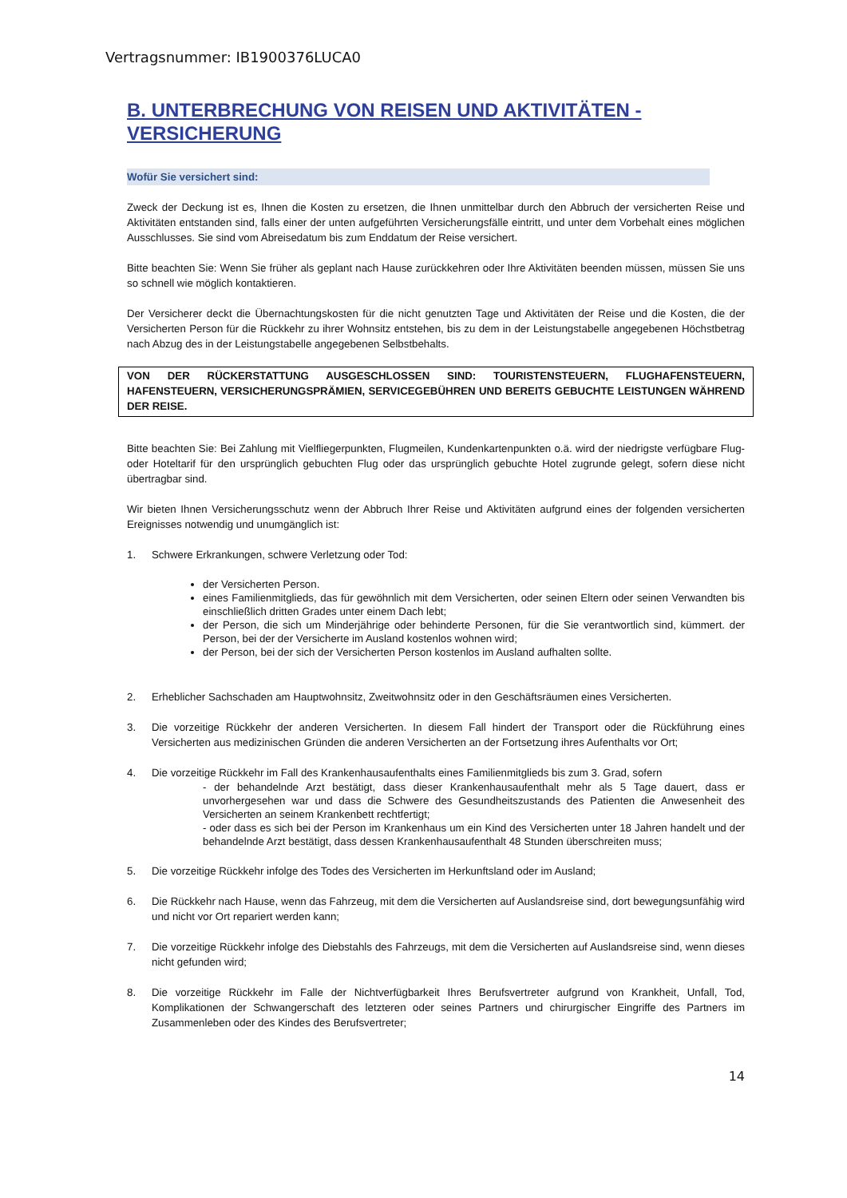Vertragsnummer: IB1900376LUCA0
B. UNTERBRECHUNG VON REISEN UND AKTIVITÄTEN - VERSICHERUNG
Wofür Sie versichert sind:
Zweck der Deckung ist es, Ihnen die Kosten zu ersetzen, die Ihnen unmittelbar durch den Abbruch der versicherten Reise und Aktivitäten entstanden sind, falls einer der unten aufgeführten Versicherungsfälle eintritt, und unter dem Vorbehalt eines möglichen Ausschlusses. Sie sind vom Abreisedatum bis zum Enddatum der Reise versichert.
Bitte beachten Sie: Wenn Sie früher als geplant nach Hause zurückkehren oder Ihre Aktivitäten beenden müssen, müssen Sie uns so schnell wie möglich kontaktieren.
Der Versicherer deckt die Übernachtungskosten für die nicht genutzten Tage und Aktivitäten der Reise und die Kosten, die der Versicherten Person für die Rückkehr zu ihrer Wohnsitz entstehen, bis zu dem in der Leistungstabelle angegebenen Höchstbetrag nach Abzug des in der Leistungstabelle angegebenen Selbstbehalts.
VON DER RÜCKERSTATTUNG AUSGESCHLOSSEN SIND: TOURISTENSTEUERN, FLUGHAFENSTEUERN, HAFENSTEUERN, VERSICHERUNGSPRÄMIEN, SERVICEGEBÜHREN UND BEREITS GEBUCHTE LEISTUNGEN WÄHREND DER REISE.
Bitte beachten Sie: Bei Zahlung mit Vielfliegerpunkten, Flugmeilen, Kundenkartenpunkten o.ä. wird der niedrigste verfügbare Flug- oder Hoteltarif für den ursprünglich gebuchten Flug oder das ursprünglich gebuchte Hotel zugrunde gelegt, sofern diese nicht übertragbar sind.
Wir bieten Ihnen Versicherungsschutz wenn der Abbruch Ihrer Reise und Aktivitäten aufgrund eines der folgenden versicherten Ereignisses notwendig und unumgänglich ist:
1. Schwere Erkrankungen, schwere Verletzung oder Tod:
der Versicherten Person.
eines Familienmitglieds, das für gewöhnlich mit dem Versicherten, oder seinen Eltern oder seinen Verwandten bis einschließlich dritten Grades unter einem Dach lebt;
der Person, die sich um Minderjährige oder behinderte Personen, für die Sie verantwortlich sind, kümmert. der Person, bei der der Versicherte im Ausland kostenlos wohnen wird;
der Person, bei der sich der Versicherten Person kostenlos im Ausland aufhalten sollte.
2. Erheblicher Sachschaden am Hauptwohnsitz, Zweitwohnsitz oder in den Geschäftsräumen eines Versicherten.
3. Die vorzeitige Rückkehr der anderen Versicherten. In diesem Fall hindert der Transport oder die Rückführung eines Versicherten aus medizinischen Gründen die anderen Versicherten an der Fortsetzung ihres Aufenthalts vor Ort;
4. Die vorzeitige Rückkehr im Fall des Krankenhausaufenthalts eines Familienmitglieds bis zum 3. Grad, sofern
- der behandelnde Arzt bestätigt, dass dieser Krankenhausaufenthalt mehr als 5 Tage dauert, dass er unvorhergesehen war und dass die Schwere des Gesundheitszustands des Patienten die Anwesenheit des Versicherten an seinem Krankenbett rechtfertigt;
- oder dass es sich bei der Person im Krankenhaus um ein Kind des Versicherten unter 18 Jahren handelt und der behandelnde Arzt bestätigt, dass dessen Krankenhausaufenthalt 48 Stunden überschreiten muss;
5. Die vorzeitige Rückkehr infolge des Todes des Versicherten im Herkunftsland oder im Ausland;
6. Die Rückkehr nach Hause, wenn das Fahrzeug, mit dem die Versicherten auf Auslandsreise sind, dort bewegungsunfähig wird und nicht vor Ort repariert werden kann;
7. Die vorzeitige Rückkehr infolge des Diebstahls des Fahrzeugs, mit dem die Versicherten auf Auslandsreise sind, wenn dieses nicht gefunden wird;
8. Die vorzeitige Rückkehr im Falle der Nichtverfügbarkeit Ihres Berufsvertreter aufgrund von Krankheit, Unfall, Tod, Komplikationen der Schwangerschaft des letzteren oder seines Partners und chirurgischer Eingriffe des Partners im Zusammenleben oder des Kindes des Berufsvertreter;
14